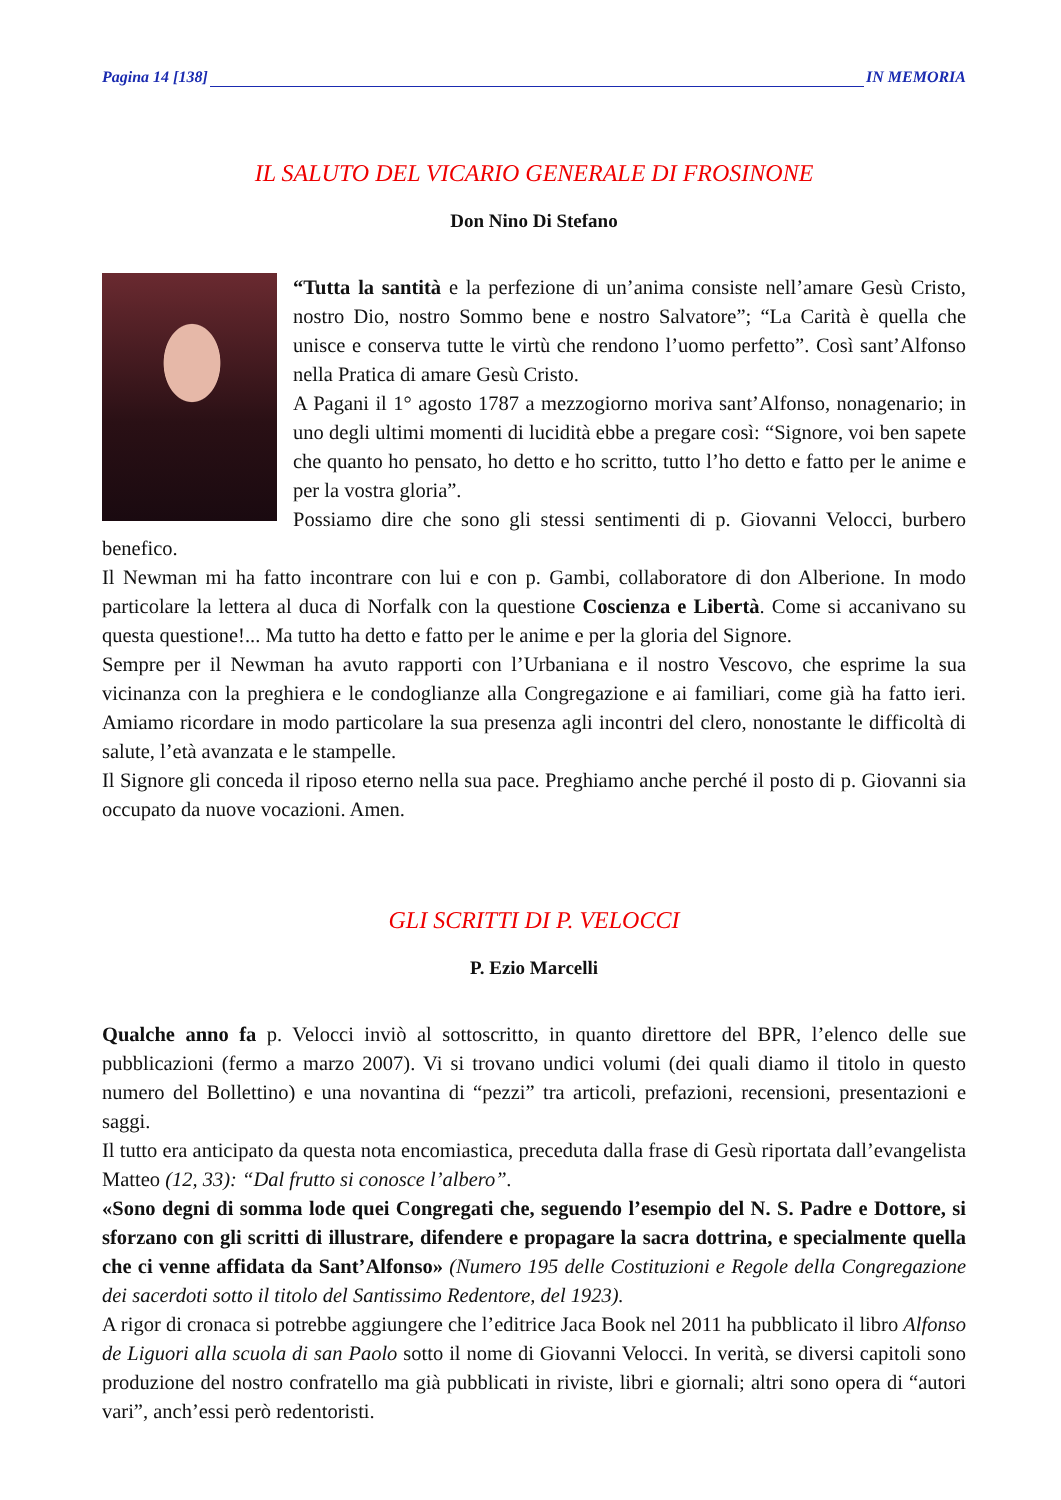Pagina 14 [138] IN MEMORIA
IL SALUTO DEL VICARIO GENERALE DI FROSINONE
Don Nino Di Stefano
“Tutta la santità e la perfezione di un’anima consiste nell’amare Gesù Cristo, nostro Dio, nostro Sommo bene e nostro Salvatore”; “La Carità è quella che unisce e conserva tutte le virtù che rendono l’uomo perfetto”. Così sant’Alfonso nella Pratica di amare Gesù Cristo.
A Pagani il 1° agosto 1787 a mezzogiorno moriva sant’Alfonso, nonagenario; in uno degli ultimi momenti di lucidità ebbe a pregare così: “Signore, voi ben sapete che quanto ho pensato, ho detto e ho scritto, tutto l’ho detto e fatto per le anime e per la vostra gloria”.
Possiamo dire che sono gli stessi sentimenti di p. Giovanni Velocci, burbero benefico.
Il Newman mi ha fatto incontrare con lui e con p. Gambi, collaboratore di don Alberione. In modo particolare la lettera al duca di Norfalk con la questione Coscienza e Libertà. Come si accanivano su questa questione!... Ma tutto ha detto e fatto per le anime e per la gloria del Signore.
Sempre per il Newman ha avuto rapporti con l’Urbaniana e il nostro Vescovo, che esprime la sua vicinanza con la preghiera e le condoglianze alla Congregazione e ai familiari, come già ha fatto ieri. Amiamo ricordare in modo particolare la sua presenza agli incontri del clero, nonostante le difficoltà di salute, l’età avanzata e le stampelle.
Il Signore gli conceda il riposo eterno nella sua pace. Preghiamo anche perché il posto di p. Giovanni sia occupato da nuove vocazioni. Amen.
GLI SCRITTI DI P. VELOCCI
P. Ezio Marcelli
Qualche anno fa p. Velocci inviò al sottoscritto, in quanto direttore del BPR, l’elenco delle sue pubblicazioni (fermo a marzo 2007). Vi si trovano undici volumi (dei quali diamo il titolo in questo numero del Bollettino) e una novantina di “pezzi” tra articoli, prefazioni, recensioni, presentazioni e saggi.
Il tutto era anticipato da questa nota encomiastica, preceduta dalla frase di Gesù riportata dall’evangelista Matteo (12, 33): “Dal frutto si conosce l’albero”.
«Sono degni di somma lode quei Congregati che, seguendo l’esempio del N. S. Padre e Dottore, si sforzano con gli scritti di illustrare, difendere e propagare la sacra dottrina, e specialmente quella che ci venne affidata da Sant’Alfonso» (Numero 195 delle Costituzioni e Regole della Congregazione dei sacerdoti sotto il titolo del Santissimo Redentore, del 1923).
A rigor di cronaca si potrebbe aggiungere che l’editrice Jaca Book nel 2011 ha pubblicato il libro Alfonso de Liguori alla scuola di san Paolo sotto il nome di Giovanni Velocci. In verità, se diversi capitoli sono produzione del nostro confratello ma già pubblicati in riviste, libri e giornali; altri sono opera di “autori vari”, anch’essi però redentoristi.